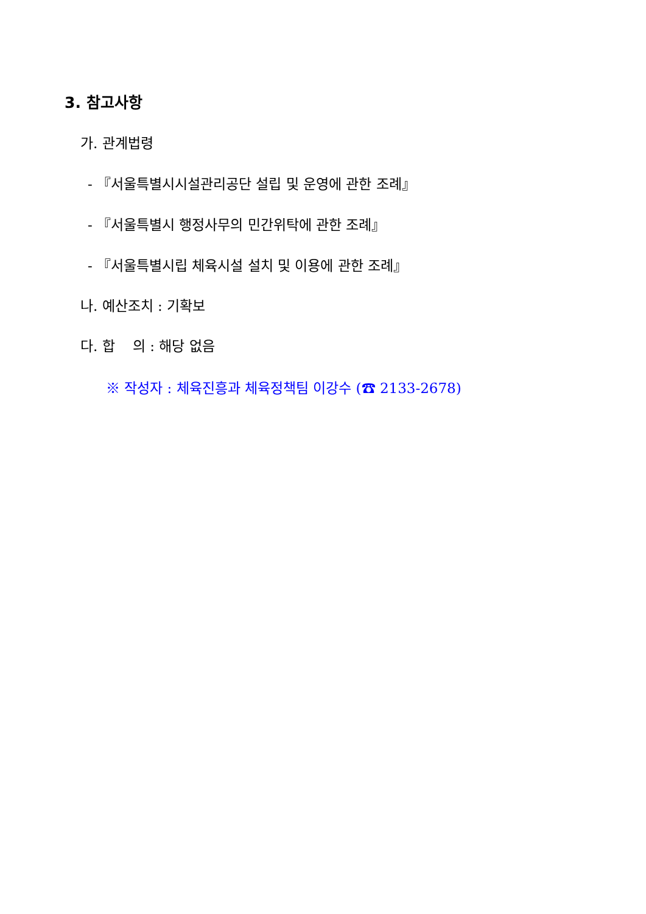3. 참고사항
가. 관계법령
- 『서울특별시시설관리공단 설립 및 운영에 관한 조례』
- 『서울특별시 행정사무의 민간위탁에 관한 조례』
- 『서울특별시립 체육시설 설치 및 이용에 관한 조례』
나. 예산조치 : 기확보
다. 합 의 : 해당 없음
※ 작성자 : 체육진흥과 체육정책팀 이강수 (☎ 2133-2678)